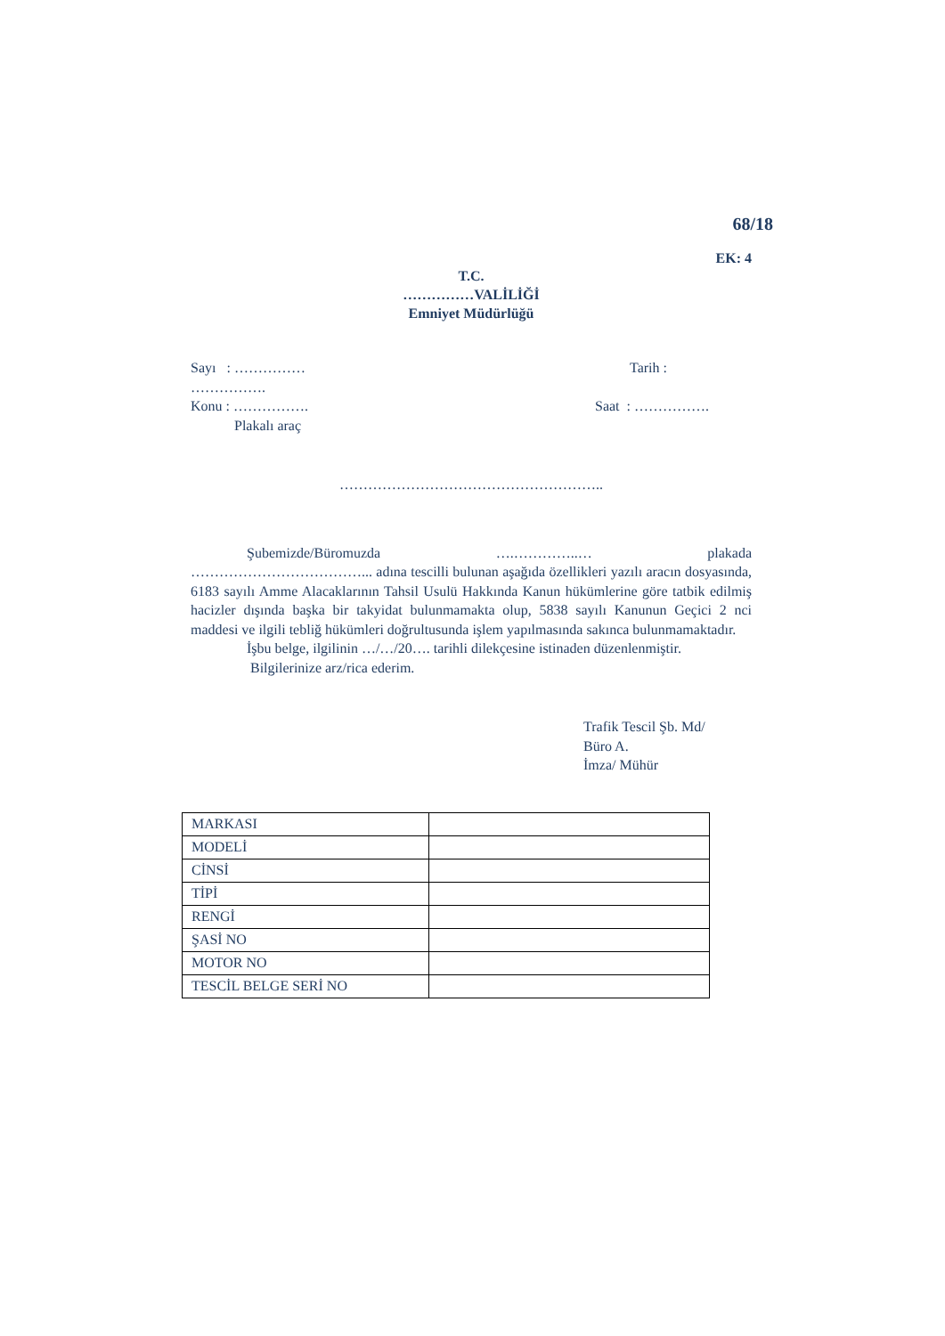68/18
EK: 4
T.C.
……………VALİLİĞİ
Emniyet Müdürlüğü
Sayı : ……………
…………….
Tarih :
Konu : …………….
Plakalı araç
Saat : …………….
………………………………………………..
Şubemizde/Büromuzda ….…………..… plakada ………………………………... adına tescilli bulunan aşağıda özellikleri yazılı aracın dosyasında, 6183 sayılı Amme Alacaklarının Tahsil Usulü Hakkında Kanun hükümlerine göre tatbik edilmiş hacizler dışında başka bir takyidat bulunmamakta olup, 5838 sayılı Kanunun Geçici 2 nci maddesi ve ilgili tebliğ hükümleri doğrultusunda işlem yapılmasında sakınca bulunmamaktadır.
İşbu belge, ilgilinin …/…/20…. tarihli dilekçesine istinaden düzenlenmiştir.
Bilgilerinize arz/rica ederim.
Trafik Tescil Şb. Md/
Büro A.
İmza/ Mühür
| MARKASI | |
| MODELİ | |
| CİNSİ | |
| TİPİ | |
| RENGİ | |
| ŞASİ NO | |
| MOTOR NO | |
| TESCİL BELGE SERİ NO | |